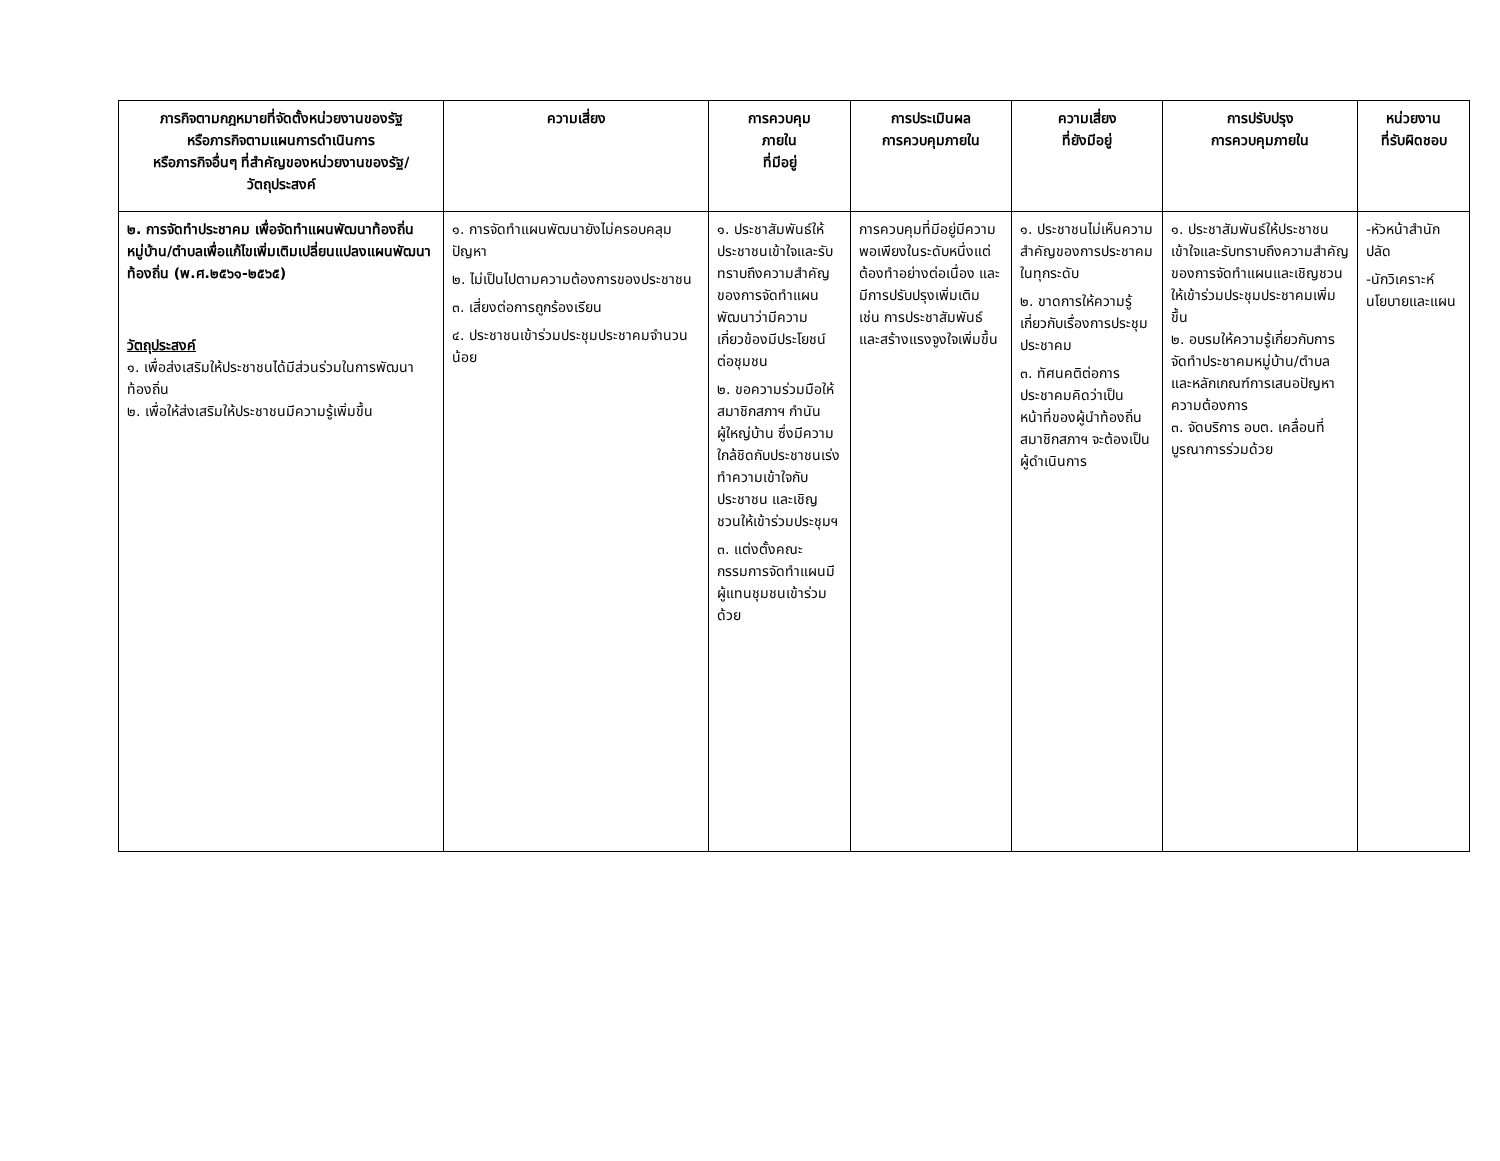| ภารกิจตามกฎหมายที่จัดตั้งหน่วยงานของรัฐ หรือภารกิจตามแผนการดำเนินการ หรือภารกิจอื่นๆ ที่สำคัญของหน่วยงานของรัฐ/ วัตถุประสงค์ | ความเสี่ยง | การควบคุม ภายใน ที่มีอยู่ | การประเมินผล การควบคุมภายใน | ความเสี่ยง ที่ยังมีอยู่ | การปรับปรุง การควบคุมภายใน | หน่วยงาน ที่รับผิดชอบ |
| --- | --- | --- | --- | --- | --- | --- |
| ๒. การจัดทำประชาคม เพื่อจัดทำแผนพัฒนาท้องถิ่นหมู่บ้าน/ตำบลเพื่อแก้ไขเพิ่มเติมเปลี่ยนแปลงแผนพัฒนาท้องถิ่น (พ.ศ.๒๕๖๑-๒๕๖๕) วัตถุประสงค์ ๑. เพื่อส่งเสริมให้ประชาชนได้มีส่วนร่วมในการพัฒนาท้องถิ่น ๒. เพื่อให้ส่งเสริมให้ประชาชนมีความรู้เพิ่มขึ้น | ๑. การจัดทำแผนพัฒนายังไม่ครอบคลุมปัญหา ๒. ไม่เป็นไปตามความต้องการของประชาชน ๓. เสี่ยงต่อการถูกร้องเรียน ๔. ประชาชนเข้าร่วมประชุมประชาคมจำนวนน้อย | ๑. ประชาสัมพันธ์ให้ประชาชนเข้าใจและรับทราบถึงความสำคัญของการจัดทำแผนพัฒนาว่ามีความเกี่ยวข้องมีประโยชน์ต่อชุมชน ๒. ขอความร่วมมือให้สมาชิกสภาฯ กำนัน ผู้ใหญ่บ้าน ซึ่งมีความใกล้ชิดกับประชาชนเร่งทำความเข้าใจกับประชาชน และเชิญชวนให้เข้าร่วมประชุมฯ ๓. แต่งตั้งคณะกรรมการจัดทำแผนมีผู้แทนชุมชนเข้าร่วมด้วย | การควบคุมที่มีอยู่มีความพอเพียงในระดับหนึ่งแต่ต้องทำอย่างต่อเนื่อง และมีการปรับปรุงเพิ่มเติม เช่น การประชาสัมพันธ์ และสร้างแรงจูงใจเพิ่มขึ้น | ๑. ประชาชนไม่เห็นความสำคัญของการประชาคมในทุกระดับ ๒. ขาดการให้ความรู้เกี่ยวกับเรื่องการประชุมประชาคม ๓. ทัศนคติต่อการประชาคมคิดว่าเป็นหน้าที่ของผู้นำท้องถิ่น สมาชิกสภาฯ จะต้องเป็นผู้ดำเนินการ | ๑. ประชาสัมพันธ์ให้ประชาชนเข้าใจและรับทราบถึงความสำคัญของการจัดทำแผนและเชิญชวนให้เข้าร่วมประชุมประชาคมเพิ่มขึ้น ๒. อบรมให้ความรู้เกี่ยวกับการจัดทำประชาคมหมู่บ้าน/ตำบล และหลักเกณฑ์การเสนอปัญหาความต้องการ ๓. จัดบริการ อบต. เคลื่อนที่บูรณาการร่วมด้วย | -หัวหน้าสำนักปลัด -นักวิเคราะห์นโยบายและแผน |